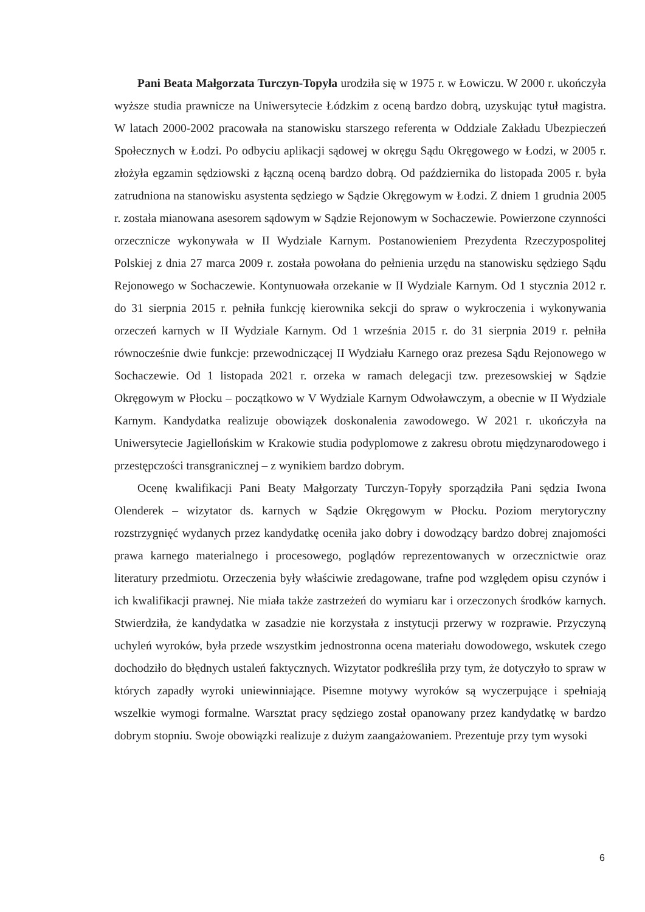Pani Beata Małgorzata Turczyn-Topyła urodziła się w 1975 r. w Łowiczu. W 2000 r. ukończyła wyższe studia prawnicze na Uniwersytecie Łódzkim z oceną bardzo dobrą, uzyskując tytuł magistra. W latach 2000-2002 pracowała na stanowisku starszego referenta w Oddziale Zakładu Ubezpieczeń Społecznych w Łodzi. Po odbyciu aplikacji sądowej w okręgu Sądu Okręgowego w Łodzi, w 2005 r. złożyła egzamin sędziowski z łączną oceną bardzo dobrą. Od października do listopada 2005 r. była zatrudniona na stanowisku asystenta sędziego w Sądzie Okręgowym w Łodzi. Z dniem 1 grudnia 2005 r. została mianowana asesorem sądowym w Sądzie Rejonowym w Sochaczewie. Powierzone czynności orzecznicze wykonywała w II Wydziale Karnym. Postanowieniem Prezydenta Rzeczypospolitej Polskiej z dnia 27 marca 2009 r. została powołana do pełnienia urzędu na stanowisku sędziego Sądu Rejonowego w Sochaczewie. Kontynuowała orzekanie w II Wydziale Karnym. Od 1 stycznia 2012 r. do 31 sierpnia 2015 r. pełniła funkcję kierownika sekcji do spraw o wykroczenia i wykonywania orzeczeń karnych w II Wydziale Karnym. Od 1 września 2015 r. do 31 sierpnia 2019 r. pełniła równocześnie dwie funkcje: przewodniczącej II Wydziału Karnego oraz prezesa Sądu Rejonowego w Sochaczewie. Od 1 listopada 2021 r. orzeka w ramach delegacji tzw. prezesowskiej w Sądzie Okręgowym w Płocku – początkowo w V Wydziale Karnym Odwoławczym, a obecnie w II Wydziale Karnym. Kandydatka realizuje obowiązek doskonalenia zawodowego. W 2021 r. ukończyła na Uniwersytecie Jagiellońskim w Krakowie studia podyplomowe z zakresu obrotu międzynarodowego i przestępczości transgranicznej – z wynikiem bardzo dobrym.
Ocenę kwalifikacji Pani Beaty Małgorzaty Turczyn-Topyły sporządziła Pani sędzia Iwona Olenderek – wizytator ds. karnych w Sądzie Okręgowym w Płocku. Poziom merytoryczny rozstrzygnięć wydanych przez kandydatkę oceniła jako dobry i dowodzący bardzo dobrej znajomości prawa karnego materialnego i procesowego, poglądów reprezentowanych w orzecznictwie oraz literatury przedmiotu. Orzeczenia były właściwie zredagowane, trafne pod względem opisu czynów i ich kwalifikacji prawnej. Nie miała także zastrzeżeń do wymiaru kar i orzeczonych środków karnych. Stwierdziła, że kandydatka w zasadzie nie korzystała z instytucji przerwy w rozprawie. Przyczyną uchyleń wyroków, była przede wszystkim jednostronna ocena materiału dowodowego, wskutek czego dochodziło do błędnych ustaleń faktycznych. Wizytator podkreśliła przy tym, że dotyczyło to spraw w których zapadły wyroki uniewinniające. Pisemne motywy wyroków są wyczerpujące i spełniają wszelkie wymogi formalne. Warsztat pracy sędziego został opanowany przez kandydatkę w bardzo dobrym stopniu. Swoje obowiązki realizuje z dużym zaangażowaniem. Prezentuje przy tym wysoki
6